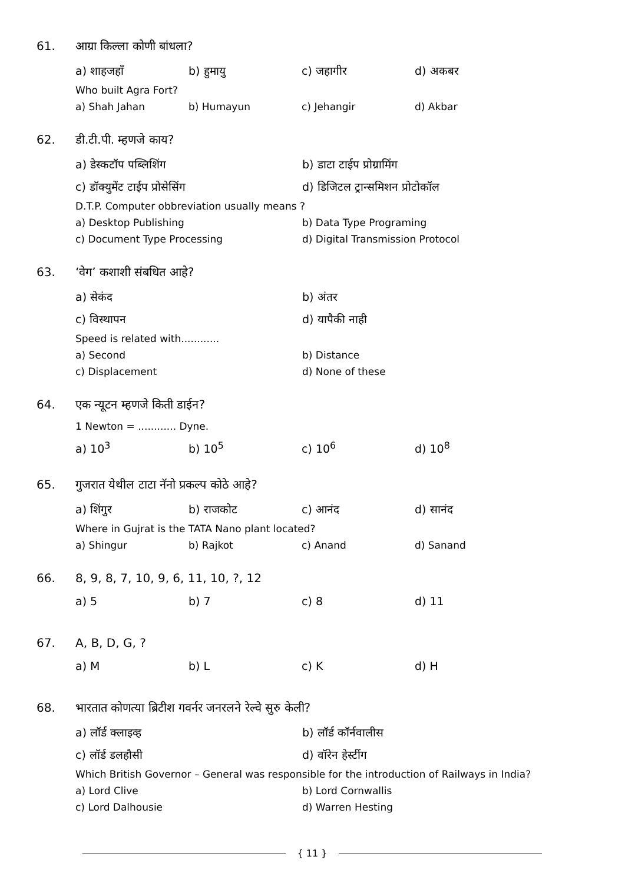61. आग्रा किल्ला कोणी बांधला?
a) शाहजहाँ b) हुमायु c) जहागीर d) अकबर
Who built Agra Fort?
a) Shah Jahan b) Humayun c) Jehangir d) Akbar
62. डी.टी.पी. म्हणजे काय?
a) डेस्कटॉप पब्लिशिंग b) डाटा टाईप प्रोग्रामिंग
c) डॉक्युमेंट टाईप प्रोसेसिंग d) डिजिटल ट्रान्समिशन प्रोटोकॉल
D.T.P. Computer obbreviation usually means ?
a) Desktop Publishing b) Data Type Programing
c) Document Type Processing d) Digital Transmission Protocol
63. ‘वेग’ कशाशी संबधित आहे?
a) सेकंद b) अंतर
c) विस्थापन d) यापैकी नाही
Speed is related with............
a) Second b) Distance
c) Displacement d) None of these
64. एक न्यूटन म्हणजे किती डाईन?
1 Newton = ............ Dyne.
a) 10<sup>3</sup> b) 10<sup>5</sup> c) 10<sup>6</sup> d) 10<sup>8</sup>
65. गुजरात येथील टाटा नॅनो प्रकल्प कोठे आहे?
a) शिंगुर b) राजकोट c) आनंद d) सानंद
Where in Gujrat is the TATA Nano plant located?
a) Shingur b) Rajkot c) Anand d) Sanand
66. 8, 9, 8, 7, 10, 9, 6, 11, 10, ?, 12
a) 5 b) 7 c) 8 d) 11
67. A, B, D, G, ?
a) M b) L c) K d) H
68. भारतात कोणत्या ब्रिटीश गवर्नर जनरलने रेल्वे सुरु केली?
a) लॉर्ड क्लाइव्ह b) लॉर्ड कॉर्नवालीस
c) लॉर्ड डलहौसी d) वॉरेन हेस्टींग
Which British Governor – General was responsible for the introduction of Railways in India?
a) Lord Clive b) Lord Cornwallis
c) Lord Dalhousie d) Warren Hesting
{ 11 }